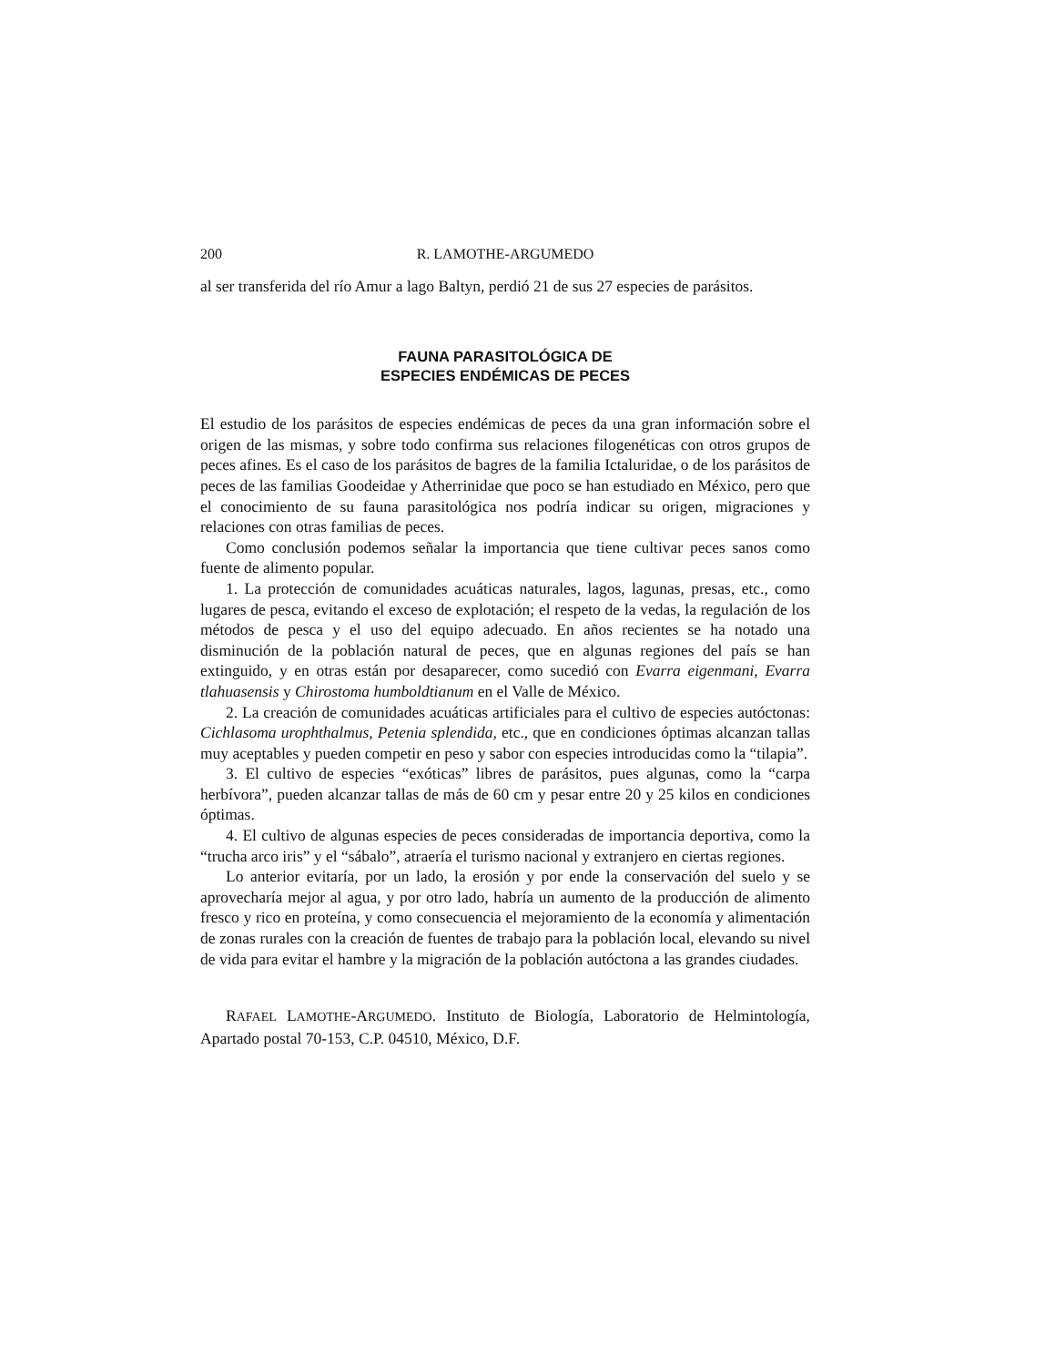200 R. LAMOTHE-ARGUMEDO
al ser transferida del río Amur a lago Baltyn, perdió 21 de sus 27 especies de parásitos.
FAUNA PARASITOLÓGICA DE
ESPECIES ENDÉMICAS DE PECES
El estudio de los parásitos de especies endémicas de peces da una gran información sobre el origen de las mismas, y sobre todo confirma sus relaciones filogenéticas con otros grupos de peces afines. Es el caso de los parásitos de bagres de la familia Ictaluridae, o de los parásitos de peces de las familias Goodeidae y Atherrinidae que poco se han estudiado en México, pero que el conocimiento de su fauna parasitológica nos podría indicar su origen, migraciones y relaciones con otras familias de peces.
Como conclusión podemos señalar la importancia que tiene cultivar peces sanos como fuente de alimento popular.
1. La protección de comunidades acuáticas naturales, lagos, lagunas, presas, etc., como lugares de pesca, evitando el exceso de explotación; el respeto de la vedas, la regulación de los métodos de pesca y el uso del equipo adecuado. En años recientes se ha notado una disminución de la población natural de peces, que en algunas regiones del país se han extinguido, y en otras están por desaparecer, como sucedió con Evarra eigenmani, Evarra tlahuasensis y Chirostoma humboldtianum en el Valle de México.
2. La creación de comunidades acuáticas artificiales para el cultivo de especies autóctonas: Cichlasoma urophthalmus, Petenia splendida, etc., que en condiciones óptimas alcanzan tallas muy aceptables y pueden competir en peso y sabor con especies introducidas como la “tilapia”.
3. El cultivo de especies “exóticas” libres de parásitos, pues algunas, como la “carpa herbívora”, pueden alcanzar tallas de más de 60 cm y pesar entre 20 y 25 kilos en condiciones óptimas.
4. El cultivo de algunas especies de peces consideradas de importancia deportiva, como la “trucha arco iris” y el “sábalo”, atraería el turismo nacional y extranjero en ciertas regiones.
Lo anterior evitaría, por un lado, la erosión y por ende la conservación del suelo y se aprovecharía mejor al agua, y por otro lado, habría un aumento de la producción de alimento fresco y rico en proteína, y como consecuencia el mejoramiento de la economía y alimentación de zonas rurales con la creación de fuentes de trabajo para la población local, elevando su nivel de vida para evitar el hambre y la migración de la población autóctona a las grandes ciudades.
RAFAEL LAMOTHE-ARGUMEDO. Instituto de Biología, Laboratorio de Helmintología, Apartado postal 70-153, C.P. 04510, México, D.F.